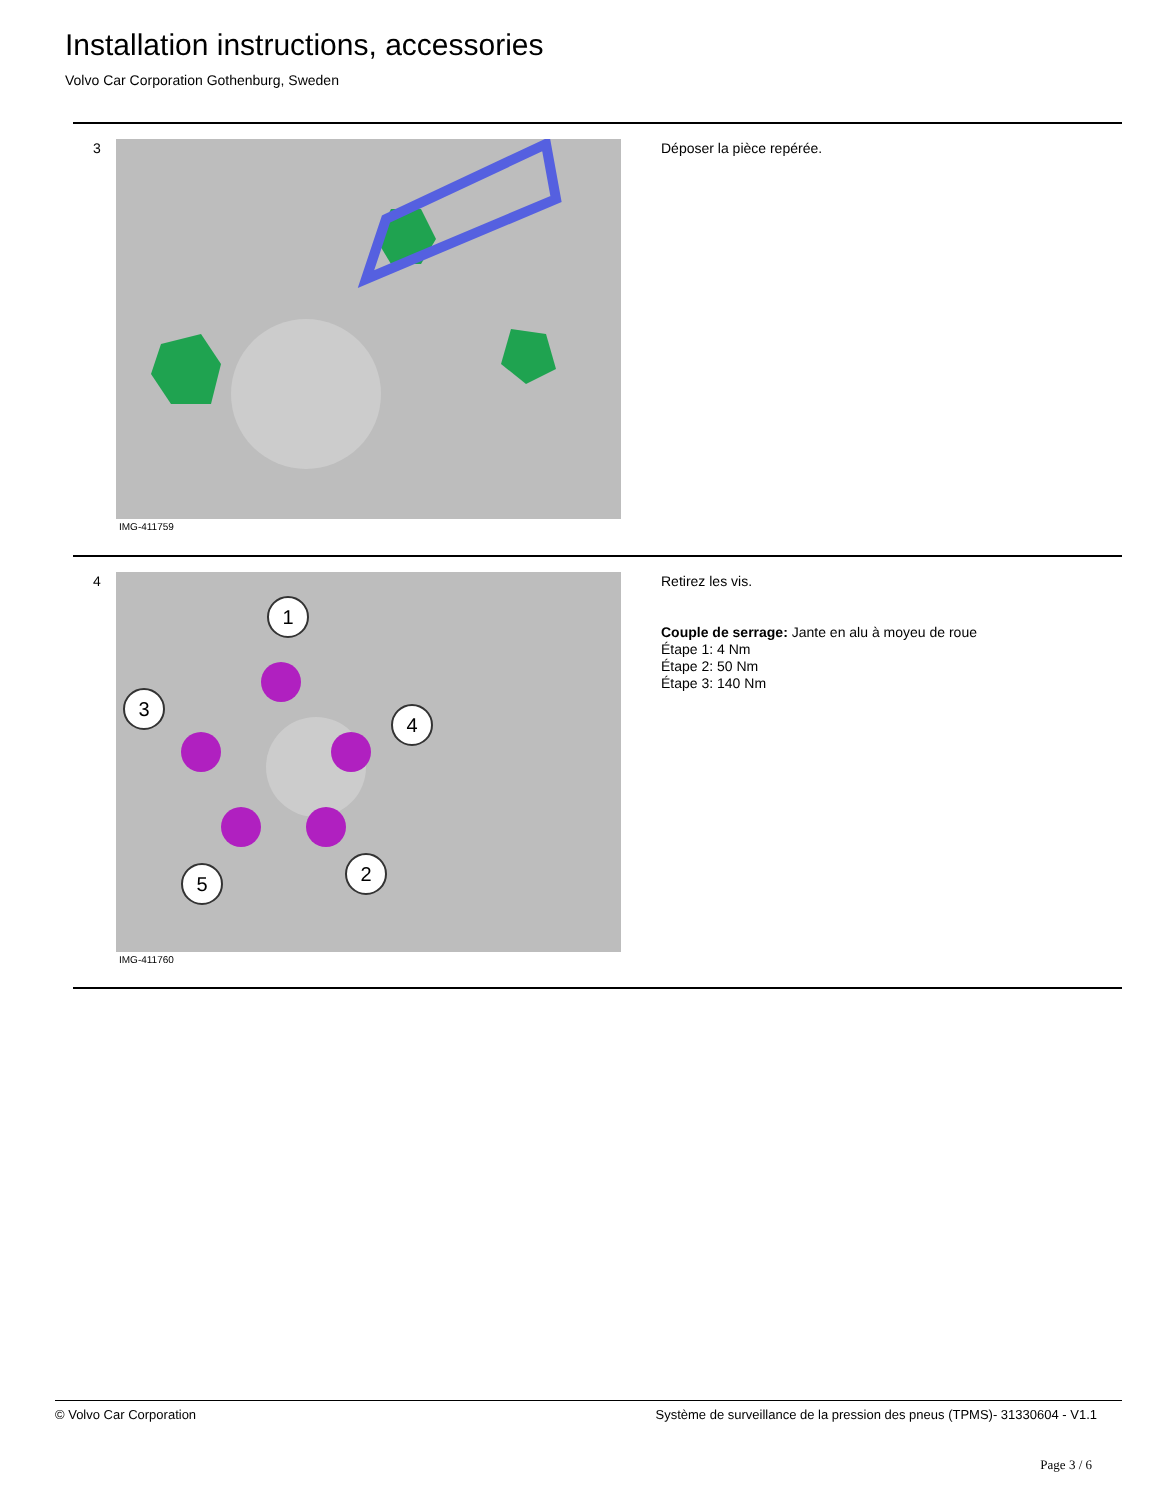Installation instructions, accessories
Volvo Car Corporation Gothenburg, Sweden
3
IMG-411759
Déposer la pièce repérée.
4
1
3
4
2
5
IMG-411760
Retirez les vis.
Couple de serrage: Jante en alu à moyeu de roue
Étape 1: 4 Nm
Étape 2: 50 Nm
Étape 3: 140 Nm
© Volvo Car Corporation Système de surveillance de la pression des pneus (TPMS)- 31330604 - V1.1
Page 3 / 6